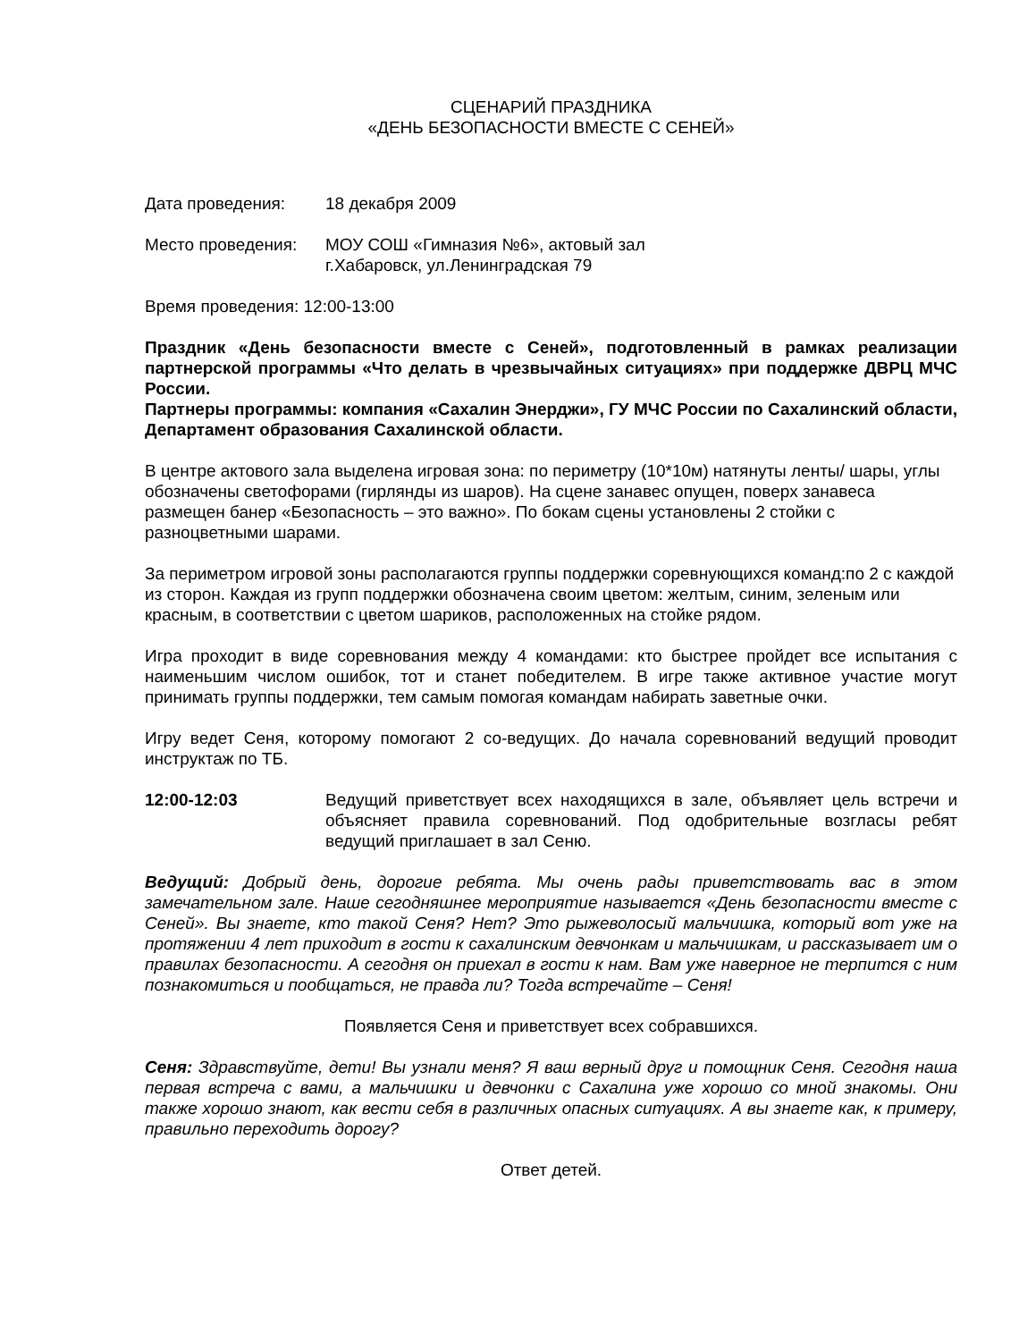СЦЕНАРИЙ ПРАЗДНИКА
«ДЕНЬ БЕЗОПАСНОСТИ ВМЕСТЕ С СЕНЕЙ»
Дата проведения: 18 декабря 2009
Место проведения: МОУ СОШ «Гимназия №6», актовый зал
г.Хабаровск, ул.Ленинградская 79
Время проведения: 12:00-13:00
Праздник «День безопасности вместе с Сеней», подготовленный в рамках реализации партнерской программы «Что делать в чрезвычайных ситуациях» при поддержке ДВРЦ МЧС России.
Партнеры программы: компания «Сахалин Энерджи», ГУ МЧС России по Сахалинский области, Департамент образования Сахалинской области.
В центре актового зала выделена игровая зона: по периметру (10*10м) натянуты ленты/ шары, углы обозначены светофорами (гирлянды из шаров). На сцене занавес опущен, поверх занавеса размещен банер «Безопасность – это важно». По бокам сцены установлены 2 стойки с разноцветными шарами.
За периметром игровой зоны располагаются группы поддержки соревнующихся команд:по 2 с каждой из сторон. Каждая из групп поддержки обозначена своим цветом: желтым, синим, зеленым или красным, в соответствии с цветом шариков, расположенных на стойке рядом.
Игра проходит в виде соревнования между 4 командами: кто быстрее пройдет все испытания с наименьшим числом ошибок, тот и станет победителем. В игре также активное участие могут принимать группы поддержки, тем самым помогая командам набирать заветные очки.
Игру ведет Сеня, которому помогают 2 со-ведущих. До начала соревнований ведущий проводит инструктаж по ТБ.
12:00-12:03 Ведущий приветствует всех находящихся в зале, объявляет цель встречи и объясняет правила соревнований. Под одобрительные возгласы ребят ведущий приглашает в зал Сеню.
Ведущий: Добрый день, дорогие ребята. Мы очень рады приветствовать вас в этом замечательном зале. Наше сегодняшнее мероприятие называется «День безопасности вместе с Сеней». Вы знаете, кто такой Сеня? Нет? Это рыжеволосый мальчишка, который вот уже на протяжении 4 лет приходит в гости к сахалинским девчонкам и мальчишкам, и рассказывает им о правилах безопасности. А сегодня он приехал в гости к нам. Вам уже наверное не терпится с ним познакомиться и пообщаться, не правда ли? Тогда встречайте – Сеня!
Появляется Сеня и приветствует всех собравшихся.
Сеня: Здравствуйте, дети! Вы узнали меня? Я ваш верный друг и помощник Сеня. Сегодня наша первая встреча с вами, а мальчишки и девчонки с Сахалина уже хорошо со мной знакомы. Они также хорошо знают, как вести себя в различных опасных ситуациях. А вы знаете как, к примеру, правильно переходить дорогу?
Ответ детей.